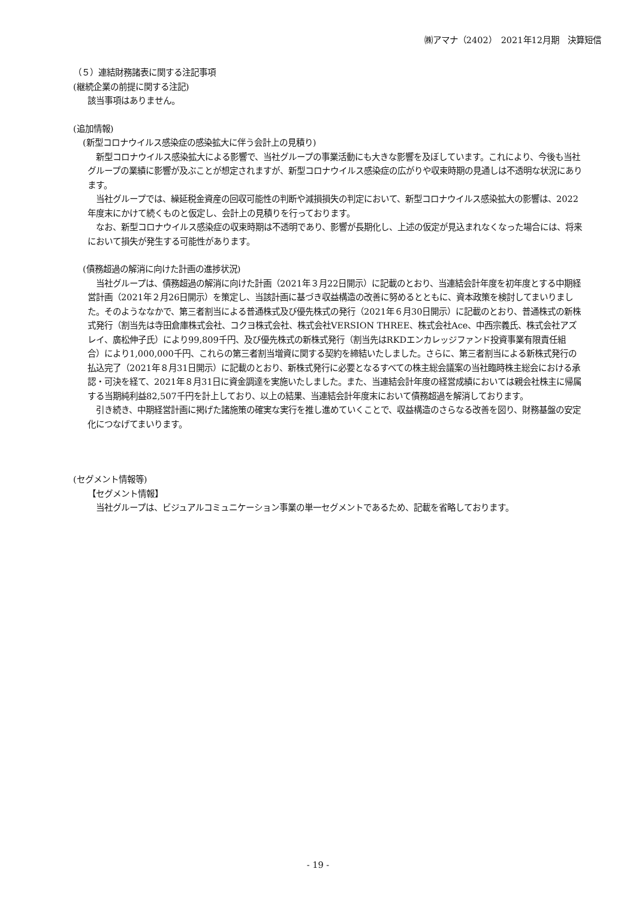㈱アマナ（2402）　2021年12月期　決算短信
（５）連結財務諸表に関する注記事項
(継続企業の前提に関する注記)
該当事項はありません。
(追加情報)
(新型コロナウイルス感染症の感染拡大に伴う会計上の見積り)
　新型コロナウイルス感染拡大による影響で、当社グループの事業活動にも大きな影響を及ぼしています。これにより、今後も当社グループの業績に影響が及ぶことが想定されますが、新型コロナウイルス感染症の広がりや収束時期の見通しは不透明な状況にあります。
　当社グループでは、繰延税金資産の回収可能性の判断や減損損失の判定において、新型コロナウイルス感染拡大の影響は、2022年度末にかけて続くものと仮定し、会計上の見積りを行っております。
　なお、新型コロナウイルス感染症の収束時期は不透明であり、影響が長期化し、上述の仮定が見込まれなくなった場合には、将来において損失が発生する可能性があります。
(債務超過の解消に向けた計画の進捗状況)
　当社グループは、債務超過の解消に向けた計画（2021年３月22日開示）に記載のとおり、当連結会計年度を初年度とする中期経営計画（2021年２月26日開示）を策定し、当該計画に基づき収益構造の改善に努めるとともに、資本政策を検討してまいりました。そのようななかで、第三者割当による普通株式及び優先株式の発行（2021年６月30日開示）に記載のとおり、普通株式の新株式発行（割当先は寺田倉庫株式会社、コクヨ株式会社、株式会社VERSION THREE、株式会社Ace、中西宗義氏、株式会社アズレイ、廣松伸子氏）により99,809千円、及び優先株式の新株式発行（割当先はRKDエンカレッジファンド投資事業有限責任組合）により1,000,000千円、これらの第三者割当増資に関する契約を締結いたしました。さらに、第三者割当による新株式発行の払込完了（2021年８月31日開示）に記載のとおり、新株式発行に必要となるすべての株主総会議案の当社臨時株主総会における承認・可決を経て、2021年８月31日に資金調達を実施いたしました。また、当連結会計年度の経営成績においては親会社株主に帰属する当期純利益82,507千円を計上しており、以上の結果、当連結会計年度末において債務超過を解消しております。
　引き続き、中期経営計画に掲げた諸施策の確実な実行を推し進めていくことで、収益構造のさらなる改善を図り、財務基盤の安定化につなげてまいります。
(セグメント情報等)
【セグメント情報】
　当社グループは、ビジュアルコミュニケーション事業の単一セグメントであるため、記載を省略しております。
- 19 -